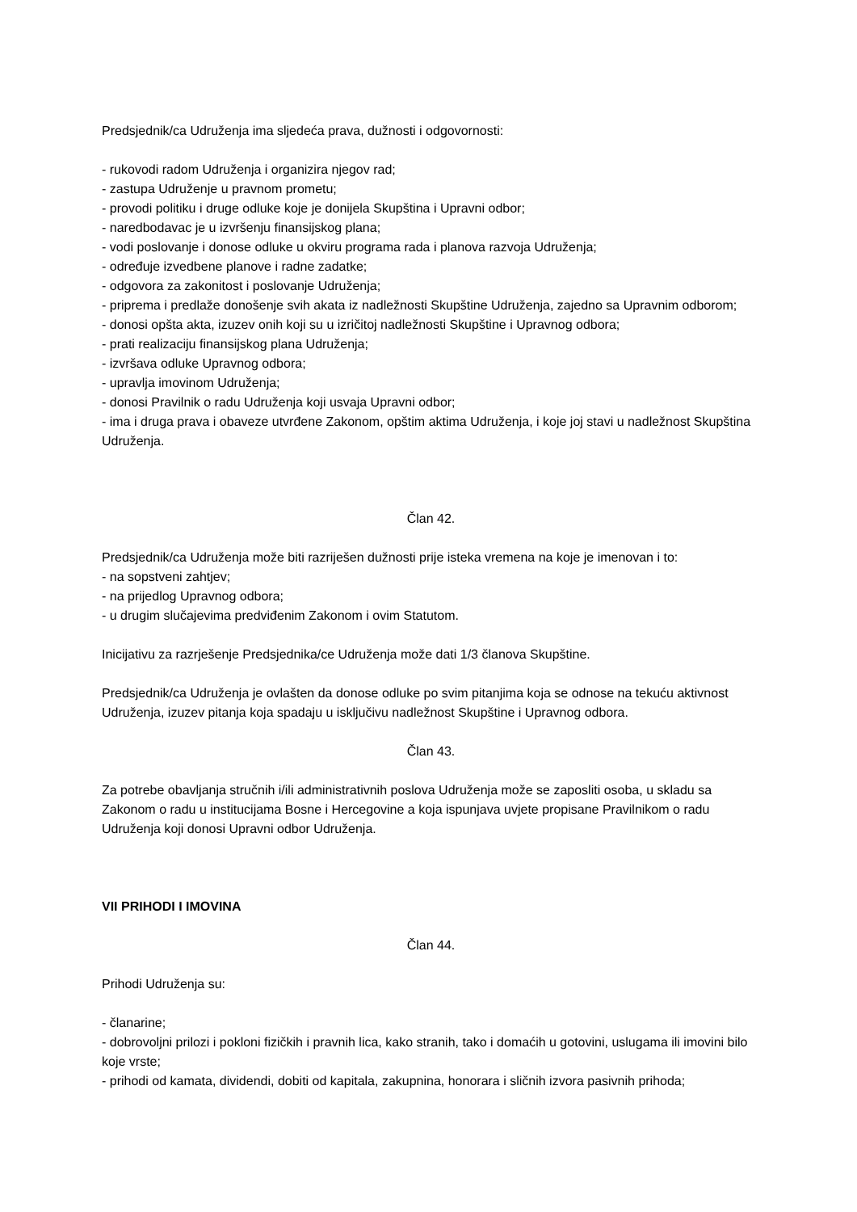Predsjednik/ca Udruženja ima sljedeća prava, dužnosti i odgovornosti:
- rukovodi radom Udruženja i organizira njegov rad;
- zastupa Udruženje u pravnom prometu;
- provodi politiku i druge odluke koje je donijela Skupština i Upravni odbor;
- naredbodavac je u izvršenju finansijskog plana;
- vodi poslovanje i donose odluke u okviru programa rada i planova razvoja Udruženja;
- određuje izvedbene planove i radne zadatke;
- odgovora za zakonitost i poslovanje Udruženja;
- priprema i predlaže donošenje svih akata iz nadležnosti Skupštine Udruženja, zajedno sa Upravnim odborom;
- donosi opšta akta, izuzev onih koji su u izričitoj nadležnosti Skupštine i Upravnog odbora;
- prati realizaciju finansijskog plana Udruženja;
- izvršava odluke Upravnog odbora;
- upravlja imovinom Udruženja;
- donosi Pravilnik o radu Udruženja koji usvaja Upravni odbor;
- ima i druga prava i obaveze utvrđene Zakonom, opštim aktima Udruženja, i koje joj stavi u nadležnost Skupština Udruženja.
Član 42.
Predsjednik/ca Udruženja može biti razriješen dužnosti prije isteka vremena na koje je imenovan i to:
- na sopstveni zahtjev;
- na prijedlog Upravnog odbora;
- u drugim slučajevima predviđenim Zakonom i ovim Statutom.
Inicijativu za razrješenje Predsjednika/ce Udruženja može dati 1/3 članova Skupštine.
Predsjednik/ca Udruženja je ovlašten da donose odluke po svim pitanjima koja se odnose na tekuću aktivnost Udruženja, izuzev pitanja koja spadaju u isključivu nadležnost Skupštine i Upravnog odbora.
Član 43.
Za potrebe obavljanja stručnih i/ili administrativnih poslova Udruženja može se zaposliti osoba, u skladu sa Zakonom o radu u institucijama Bosne i Hercegovine a koja ispunjava uvjete propisane Pravilnikom o radu Udruženja koji donosi Upravni odbor Udruženja.
VII PRIHODI I IMOVINA
Član 44.
Prihodi Udruženja su:
- članarine;
- dobrovoljni prilozi i pokloni fizičkih i pravnih lica, kako stranih, tako i domaćih u gotovini, uslugama ili imovini bilo koje vrste;
- prihodi od kamata, dividendi, dobiti od kapitala, zakupnina, honorara i sličnih izvora pasivnih prihoda;